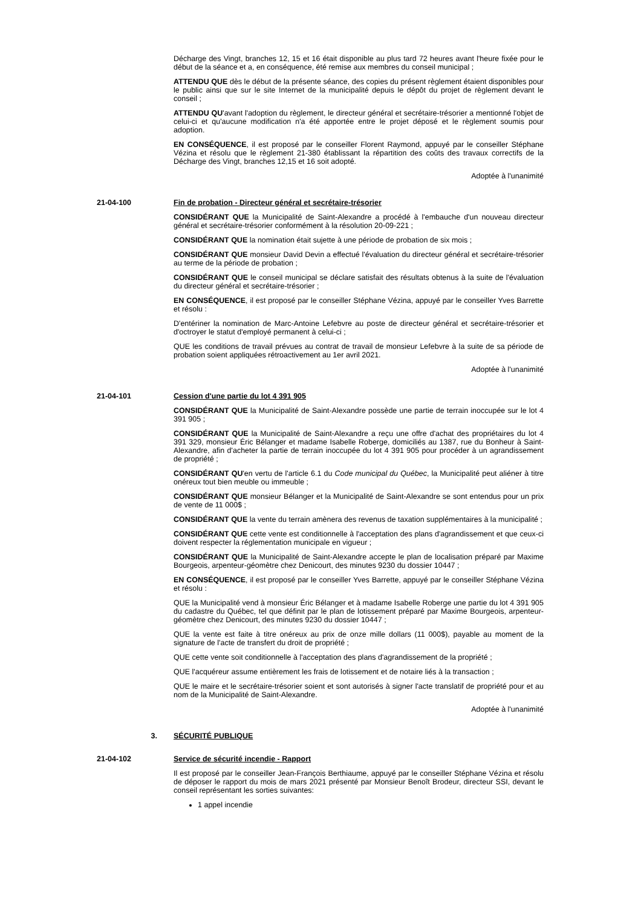Décharge des Vingt, branches 12, 15 et 16 était disponible au plus tard 72 heures avant l'heure fixée pour le début de la séance et a, en conséquence, été remise aux membres du conseil municipal ;
ATTENDU QUE dès le début de la présente séance, des copies du présent règlement étaient disponibles pour le public ainsi que sur le site Internet de la municipalité depuis le dépôt du projet de règlement devant le conseil ;
ATTENDU QU'avant l'adoption du règlement, le directeur général et secrétaire-trésorier a mentionné l'objet de celui-ci et qu'aucune modification n'a été apportée entre le projet déposé et le règlement soumis pour adoption.
EN CONSÉQUENCE, il est proposé par le conseiller Florent Raymond, appuyé par le conseiller Stéphane Vézina et résolu que le règlement 21-380 établissant la répartition des coûts des travaux correctifs de la Décharge des Vingt, branches 12,15 et 16 soit adopté.
Adoptée à l'unanimité
21-04-100 Fin de probation - Directeur général et secrétaire-trésorier
CONSIDÉRANT QUE la Municipalité de Saint-Alexandre a procédé à l'embauche d'un nouveau directeur général et secrétaire-trésorier conformément à la résolution 20-09-221 ;
CONSIDÉRANT QUE la nomination était sujette à une période de probation de six mois ;
CONSIDÉRANT QUE monsieur David Devin a effectué l'évaluation du directeur général et secrétaire-trésorier au terme de la période de probation ;
CONSIDÉRANT QUE le conseil municipal se déclare satisfait des résultats obtenus à la suite de l'évaluation du directeur général et secrétaire-trésorier ;
EN CONSÉQUENCE, il est proposé par le conseiller Stéphane Vézina, appuyé par le conseiller Yves Barrette et résolu :
D'entériner la nomination de Marc-Antoine Lefebvre au poste de directeur général et secrétaire-trésorier et d'octroyer le statut d'employé permanent à celui-ci ;
QUE les conditions de travail prévues au contrat de travail de monsieur Lefebvre à la suite de sa période de probation soient appliquées rétroactivement au 1er avril 2021.
Adoptée à l'unanimité
21-04-101 Cession d'une partie du lot 4 391 905
CONSIDÉRANT QUE la Municipalité de Saint-Alexandre possède une partie de terrain inoccupée sur le lot 4 391 905 ;
CONSIDÉRANT QUE la Municipalité de Saint-Alexandre a reçu une offre d'achat des propriétaires du lot 4 391 329, monsieur Éric Bélanger et madame Isabelle Roberge, domiciliés au 1387, rue du Bonheur à Saint-Alexandre, afin d'acheter la partie de terrain inoccupée du lot 4 391 905 pour procéder à un agrandissement de propriété ;
CONSIDÉRANT QU'en vertu de l'article 6.1 du Code municipal du Québec, la Municipalité peut aliéner à titre onéreux tout bien meuble ou immeuble ;
CONSIDÉRANT QUE monsieur Bélanger et la Municipalité de Saint-Alexandre se sont entendus pour un prix de vente de 11 000$ ;
CONSIDÉRANT QUE la vente du terrain amènera des revenus de taxation supplémentaires à la municipalité ;
CONSIDÉRANT QUE cette vente est conditionnelle à l'acceptation des plans d'agrandissement et que ceux-ci doivent respecter la réglementation municipale en vigueur ;
CONSIDÉRANT QUE la Municipalité de Saint-Alexandre accepte le plan de localisation préparé par Maxime Bourgeois, arpenteur-géomètre chez Denicourt, des minutes 9230 du dossier 10447 ;
EN CONSÉQUENCE, il est proposé par le conseiller Yves Barrette, appuyé par le conseiller Stéphane Vézina et résolu :
QUE la Municipalité vend à monsieur Éric Bélanger et à madame Isabelle Roberge une partie du lot 4 391 905 du cadastre du Québec, tel que définit par le plan de lotissement préparé par Maxime Bourgeois, arpenteur-géomètre chez Denicourt, des minutes 9230 du dossier 10447 ;
QUE la vente est faite à titre onéreux au prix de onze mille dollars (11 000$), payable au moment de la signature de l'acte de transfert du droit de propriété ;
QUE cette vente soit conditionnelle à l'acceptation des plans d'agrandissement de la propriété ;
QUE l'acquéreur assume entièrement les frais de lotissement et de notaire liés à la transaction ;
QUE le maire et le secrétaire-trésorier soient et sont autorisés à signer l'acte translatif de propriété pour et au nom de la Municipalité de Saint-Alexandre.
Adoptée à l'unanimité
3. SÉCURITÉ PUBLIQUE
21-04-102 Service de sécurité incendie - Rapport
Il est proposé par le conseiller Jean-François Berthiaume, appuyé par le conseiller Stéphane Vézina et résolu de déposer le rapport du mois de mars 2021 présenté par Monsieur Benoît Brodeur, directeur SSI, devant le conseil représentant les sorties suivantes:
1 appel incendie